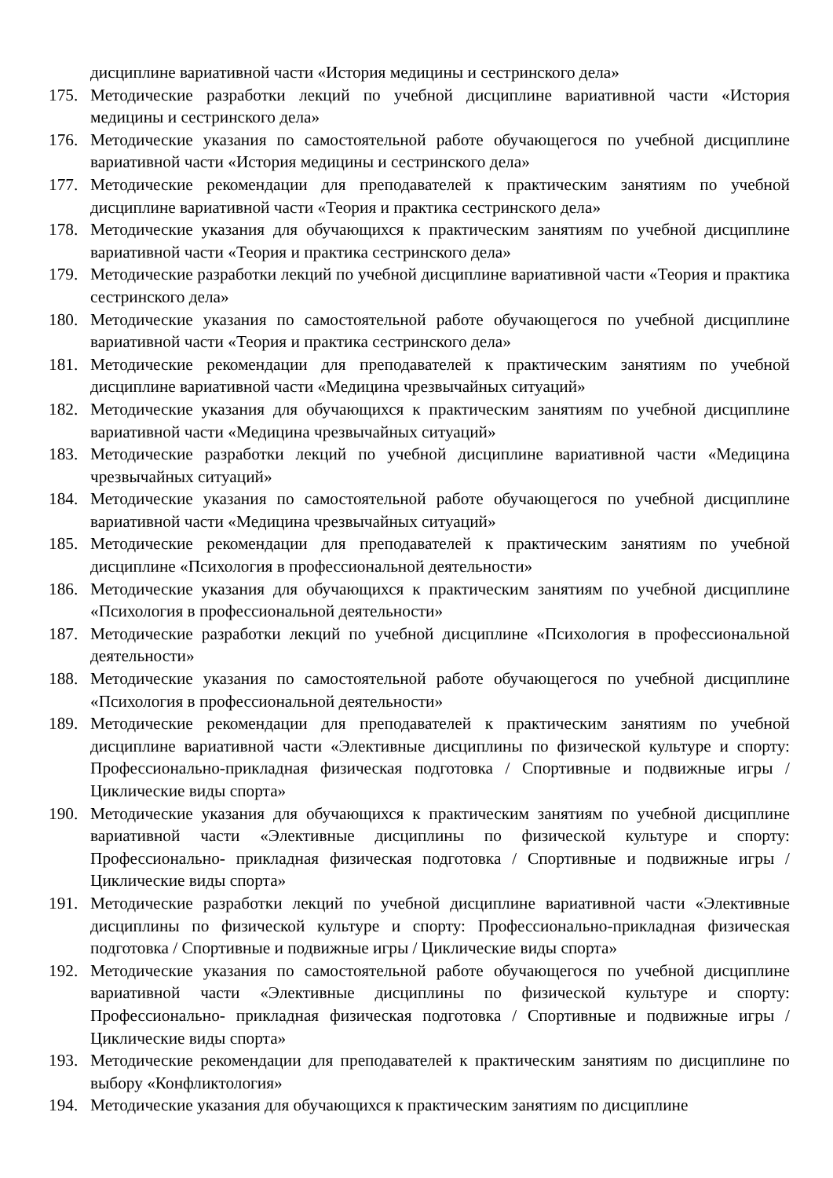дисциплине вариативной части «История медицины и сестринского дела»
175. Методические разработки лекций по учебной дисциплине вариативной части «История медицины и сестринского дела»
176. Методические указания по самостоятельной работе обучающегося по учебной дисциплине вариативной части «История медицины и сестринского дела»
177. Методические рекомендации для преподавателей к практическим занятиям по учебной дисциплине вариативной части «Теория и практика сестринского дела»
178. Методические указания для обучающихся к практическим занятиям по учебной дисциплине вариативной части «Теория и практика сестринского дела»
179. Методические разработки лекций по учебной дисциплине вариативной части «Теория и практика сестринского дела»
180. Методические указания по самостоятельной работе обучающегося по учебной дисциплине вариативной части «Теория и практика сестринского дела»
181. Методические рекомендации для преподавателей к практическим занятиям по учебной дисциплине вариативной части «Медицина чрезвычайных ситуаций»
182. Методические указания для обучающихся к практическим занятиям по учебной дисциплине вариативной части «Медицина чрезвычайных ситуаций»
183. Методические разработки лекций по учебной дисциплине вариативной части «Медицина чрезвычайных ситуаций»
184. Методические указания по самостоятельной работе обучающегося по учебной дисциплине вариативной части «Медицина чрезвычайных ситуаций»
185. Методические рекомендации для преподавателей к практическим занятиям по учебной дисциплине «Психология в профессиональной деятельности»
186. Методические указания для обучающихся к практическим занятиям по учебной дисциплине «Психология в профессиональной деятельности»
187. Методические разработки лекций по учебной дисциплине «Психология в профессиональной деятельности»
188. Методические указания по самостоятельной работе обучающегося по учебной дисциплине «Психология в профессиональной деятельности»
189. Методические рекомендации для преподавателей к практическим занятиям по учебной дисциплине вариативной части «Элективные дисциплины по физической культуре и спорту: Профессионально-прикладная физическая подготовка / Спортивные и подвижные игры / Циклические виды спорта»
190. Методические указания для обучающихся к практическим занятиям по учебной дисциплине вариативной части «Элективные дисциплины по физической культуре и спорту: Профессионально- прикладная физическая подготовка / Спортивные и подвижные игры / Циклические виды спорта»
191. Методические разработки лекций по учебной дисциплине вариативной части «Элективные дисциплины по физической культуре и спорту: Профессионально-прикладная физическая подготовка / Спортивные и подвижные игры / Циклические виды спорта»
192. Методические указания по самостоятельной работе обучающегося по учебной дисциплине вариативной части «Элективные дисциплины по физической культуре и спорту: Профессионально- прикладная физическая подготовка / Спортивные и подвижные игры / Циклические виды спорта»
193. Методические рекомендации для преподавателей к практическим занятиям по дисциплине по выбору «Конфликтология»
194. Методические указания для обучающихся к практическим занятиям по дисциплине